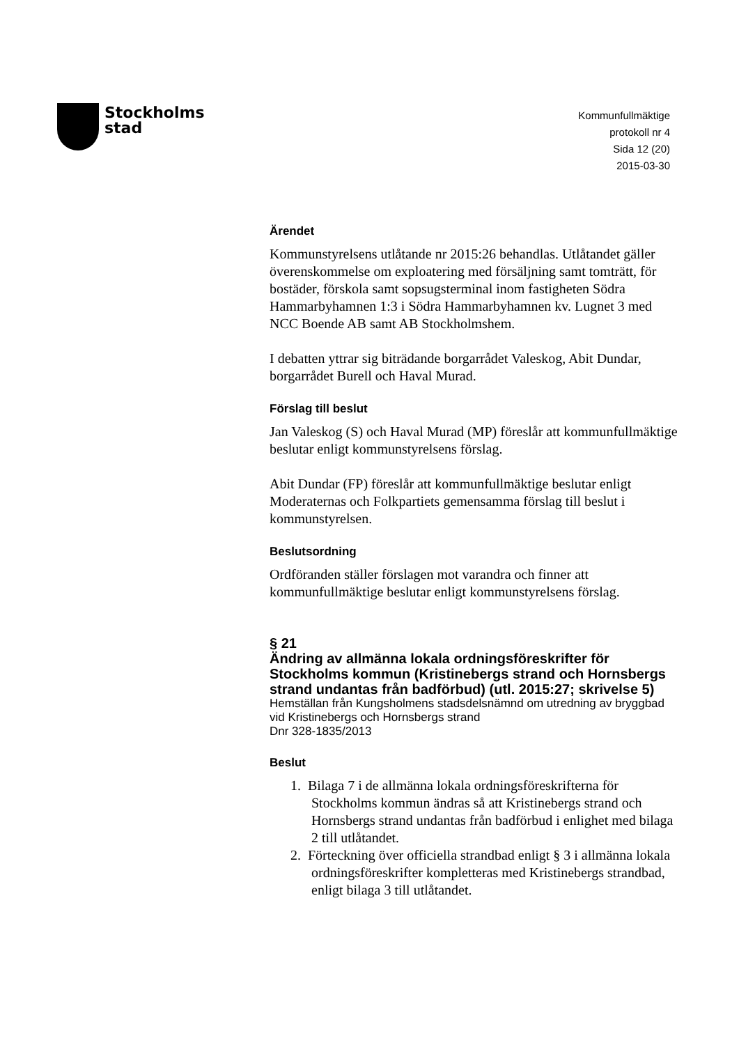Stockholms
stad
Kommunfullmäktige
protokoll nr 4
Sida 12 (20)
2015-03-30
Ärendet
Kommunstyrelsens utlåtande nr 2015:26 behandlas. Utlåtandet gäller överenskommelse om exploatering med försäljning samt tomträtt, för bostäder, förskola samt sopsugsterminal inom fastigheten Södra Hammarbyhamnen 1:3 i Södra Hammarbyhamnen kv. Lugnet 3 med NCC Boende AB samt AB Stockholmshem.
I debatten yttrar sig biträdande borgarrådet Valeskog, Abit Dundar, borgarrådet Burell och Haval Murad.
Förslag till beslut
Jan Valeskog (S) och Haval Murad (MP) föreslår att kommunfullmäktige beslutar enligt kommunstyrelsens förslag.
Abit Dundar (FP) föreslår att kommunfullmäktige beslutar enligt Moderaternas och Folkpartiets gemensamma förslag till beslut i kommunstyrelsen.
Beslutsordning
Ordföranden ställer förslagen mot varandra och finner att kommunfullmäktige beslutar enligt kommunstyrelsens förslag.
§ 21
Ändring av allmänna lokala ordningsföreskrifter för Stockholms kommun (Kristinebergs strand och Hornsbergs strand undantas från badförbud) (utl. 2015:27; skrivelse 5)
Hemställan från Kungsholmens stadsdelsnämnd om utredning av bryggbad vid Kristinebergs och Hornsbergs strand
Dnr 328-1835/2013
Beslut
1. Bilaga 7 i de allmänna lokala ordningsföreskrifterna för Stockholms kommun ändras så att Kristinebergs strand och Hornsbergs strand undantas från badförbud i enlighet med bilaga 2 till utlåtandet.
2. Förteckning över officiella strandbad enligt § 3 i allmänna lokala ordningsföreskrifter kompletteras med Kristinebergs strandbad, enligt bilaga 3 till utlåtandet.